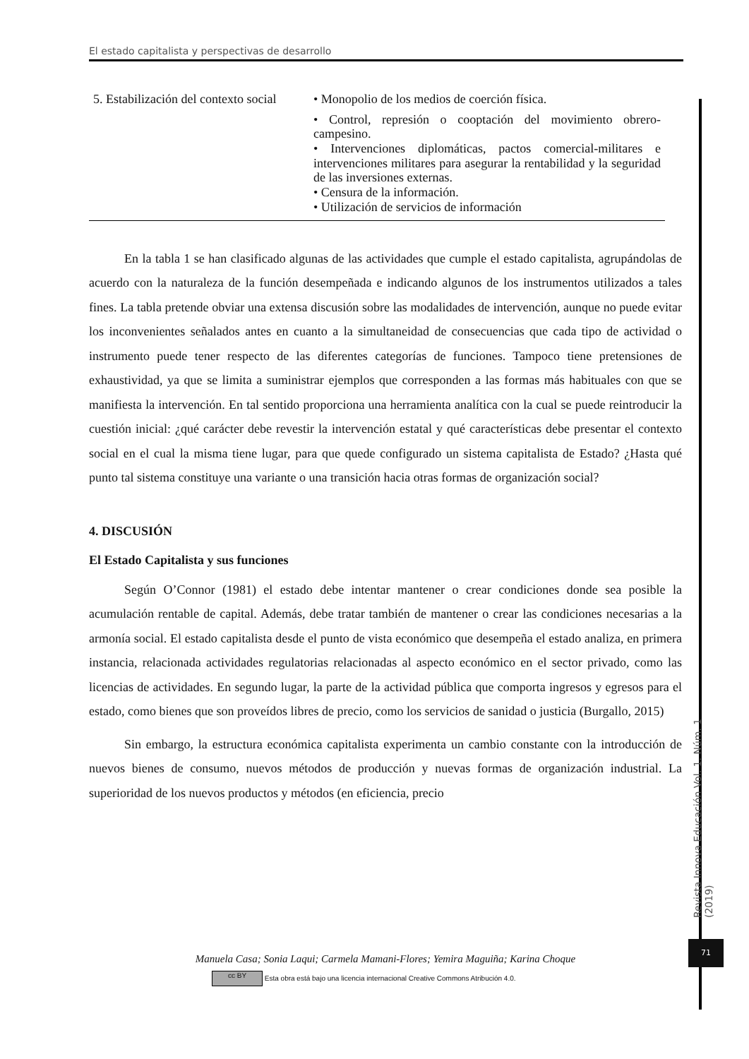El estado capitalista y perspectivas de desarrollo
| 5. Estabilización del contexto social | • Monopolio de los medios de coerción física. • Control, represión o cooptación del movimiento obrero-campesino. • Intervenciones diplomáticas, pactos comercial-militares e intervenciones militares para asegurar la rentabilidad y la seguridad de las inversiones externas. • Censura de la información. • Utilización de servicios de información |
En la tabla 1 se han clasificado algunas de las actividades que cumple el estado capitalista, agrupándolas de acuerdo con la naturaleza de la función desempeñada e indicando algunos de los instrumentos utilizados a tales fines. La tabla pretende obviar una extensa discusión sobre las modalidades de intervención, aunque no puede evitar los inconvenientes señalados antes en cuanto a la simultaneidad de consecuencias que cada tipo de actividad o instrumento puede tener respecto de las diferentes categorías de funciones. Tampoco tiene pretensiones de exhaustividad, ya que se limita a suministrar ejemplos que corresponden a las formas más habituales con que se manifiesta la intervención. En tal sentido proporciona una herramienta analítica con la cual se puede reintroducir la cuestión inicial: ¿qué carácter debe revestir la intervención estatal y qué características debe presentar el contexto social en el cual la misma tiene lugar, para que quede configurado un sistema capitalista de Estado? ¿Hasta qué punto tal sistema constituye una variante o una transición hacia otras formas de organización social?
4. DISCUSIÓN
El Estado Capitalista y sus funciones
Según O’Connor (1981) el estado debe intentar mantener o crear condiciones donde sea posible la acumulación rentable de capital. Además, debe tratar también de mantener o crear las condiciones necesarias a la armonía social. El estado capitalista desde el punto de vista económico que desempeña el estado analiza, en primera instancia, relacionada actividades regulatorias relacionadas al aspecto económico en el sector privado, como las licencias de actividades. En segundo lugar, la parte de la actividad pública que comporta ingresos y egresos para el estado, como bienes que son proveídos libres de precio, como los servicios de sanidad o justicia (Burgallo, 2015)
Sin embargo, la estructura económica capitalista experimenta un cambio constante con la introducción de nuevos bienes de consumo, nuevos métodos de producción y nuevas formas de organización industrial. La superioridad de los nuevos productos y métodos (en eficiencia, precio
Manuela Casa; Sonia Laqui; Carmela Mamani-Flores; Yemira Maguiña; Karina Choque
cc BY Esta obra está bajo una licencia internacional Creative Commons Atribución 4.0.
Revista Innova Educación Vol. 1. Núm. 1 (2019)
71